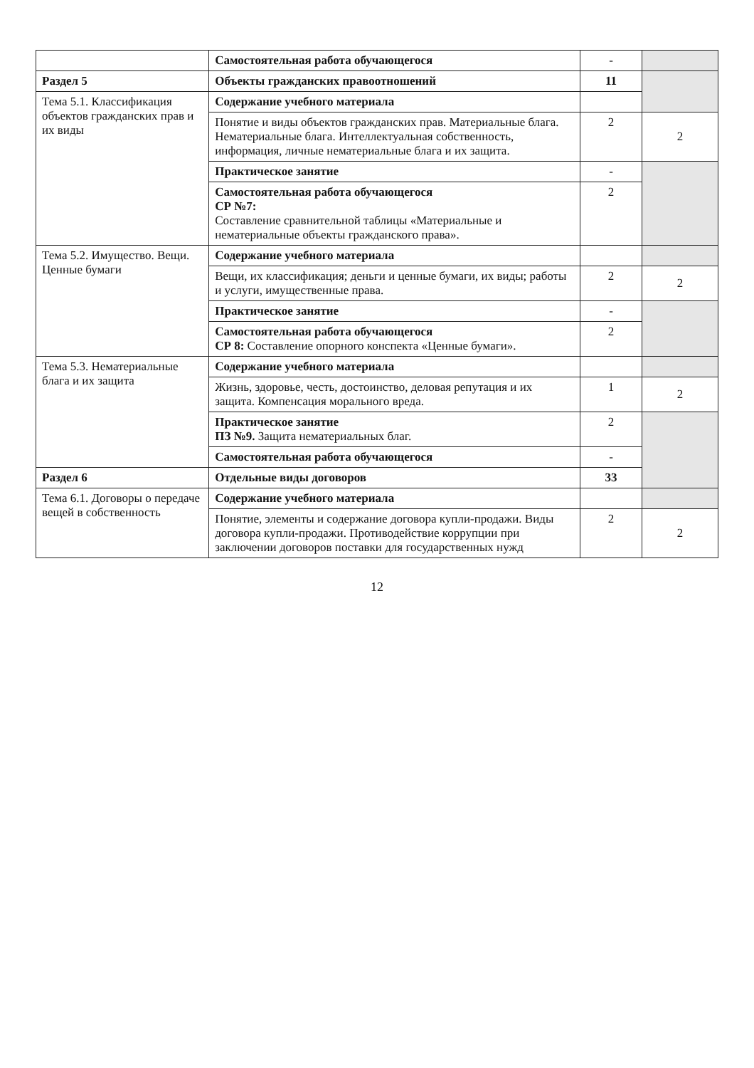| | Самостоятельная работа обучающегося | - | |
| Раздел 5 | Объекты гражданских правоотношений | 11 | |
| Тема 5.1. Классификация объектов гражданских прав и их виды | Содержание учебного материала | | |
| | Понятие и виды объектов гражданских прав. Материальные блага. Нематериальные блага. Интеллектуальная собственность, информация, личные нематериальные блага и их защита. | 2 | 2 |
| | Практическое занятие | - | |
| | Самостоятельная работа обучающегося СР №7: Составление сравнительной таблицы «Материальные и нематериальные объекты гражданского права». | 2 | |
| Тема 5.2. Имущество. Вещи. Ценные бумаги | Содержание учебного материала | | |
| | Вещи, их классификация; деньги и ценные бумаги, их виды; работы и услуги, имущественные права. | 2 | 2 |
| | Практическое занятие | - | |
| | Самостоятельная работа обучающегося СР 8: Составление опорного конспекта «Ценные бумаги». | 2 | |
| Тема 5.3. Нематериальные блага и их защита | Содержание учебного материала | | |
| | Жизнь, здоровье, честь, достоинство, деловая репутация и их защита. Компенсация морального вреда. | 1 | 2 |
| | Практическое занятие ПЗ №9. Защита нематериальных благ. | 2 | |
| | Самостоятельная работа обучающегося | - | |
| Раздел 6 | Отдельные виды договоров | 33 | |
| Тема 6.1. Договоры о передаче вещей в собственность | Содержание учебного материала | | |
| | Понятие, элементы и содержание договора купли-продажи. Виды договора купли-продажи. Противодействие коррупции при заключении договоров поставки для государственных нужд | 2 | 2 |
12